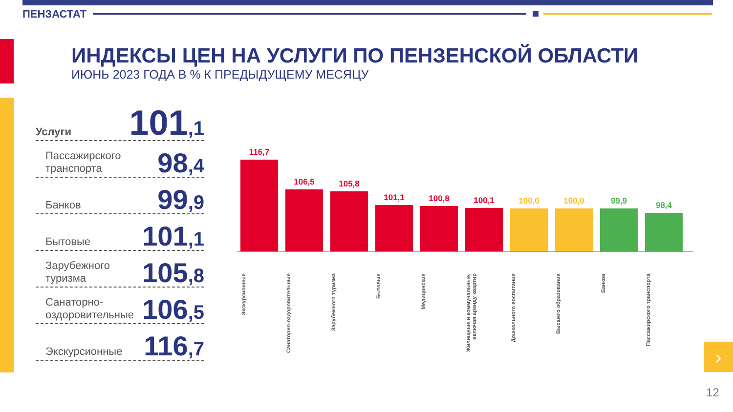ПЕНЗАСТАТ
ИНДЕКСЫ ЦЕН НА УСЛУГИ ПО ПЕНЗЕНСКОЙ ОБЛАСТИ
ИЮНЬ 2023 ГОДА В % К ПРЕДЫДУЩЕМУ МЕСЯЦУ
Услуги 101,1
Пассажирского транспорта 98,4
Банков 99,9
Бытовые 101,1
Зарубежного туризма 105,8
Санаторно-оздоровительные 106,5
Экскурсионные 116,7
116,7
106,5
105,8
101,1
100,8
100,1
100,0
100,0
99,9
98,4
Экскурсионные
Санаторно-оздоровительные
Зарубежного туризма
Бытовые
Медицинские
Жилищные и коммунальные, включая аренду квартир
Дошкольного воспитания
Высшего образования
Банков
Пассажирского транспорта
›
12